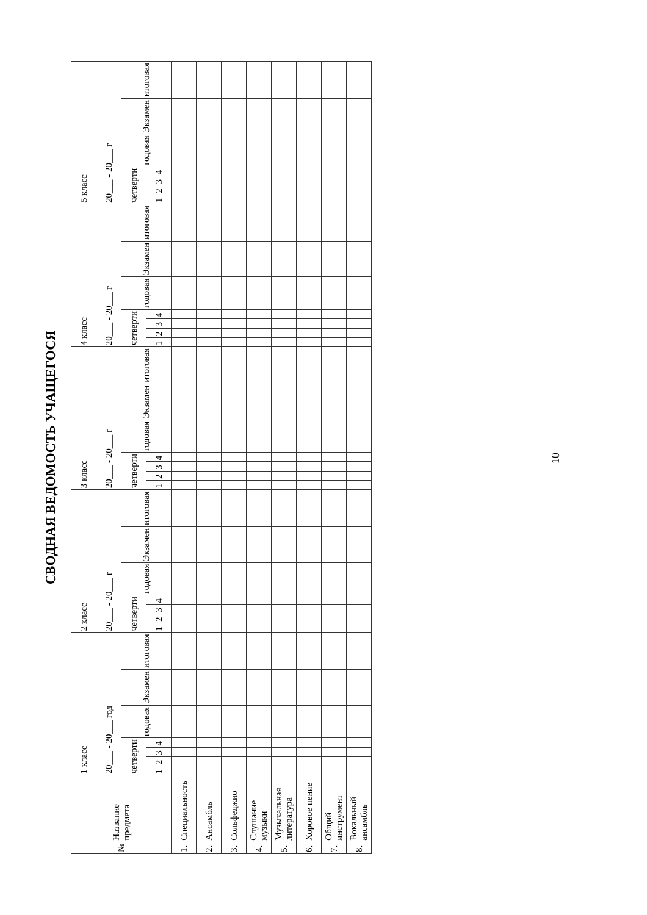СВОДНАЯ ВЕДОМОСТЬ УЧАЩЕГОСЯ
| № | Название предмета | 1 класс | | | | | | | 2 класс | | | | | | | 3 класс | | | | | | | 4 класс | | | | | | | 5 класс | | | | | | |
| --- | --- | --- | --- | --- | --- | --- | --- | --- | --- | --- | --- | --- | --- | --- | --- | --- | --- | --- | --- | --- | --- | --- | --- | --- | --- | --- | --- | --- | --- | --- | --- | --- | --- | --- | --- | --- |
| | | 20___ - 20___ год | | | | | | | 20___ - 20___ г | | | | | | | 20___ - 20___ г | | | | | | | 20___ - 20___ г | | | | | | | 20___ - 20___ г | | | | | | |
| | | четверти | | | | годовая | Экзамен | итоговая | четверти | | | | годовая | Экзамен | итоговая | четверти | | | | годовая | Экзамен | итоговая | четверти | | | | годовая | Экзамен | итоговая | четверти | | | | годовая | Экзамен | итоговая |
| | | 1 | 2 | 3 | 4 | | | | 1 | 2 | 3 | 4 | | | | 1 | 2 | 3 | 4 | | | | 1 | 2 | 3 | 4 | | | | 1 | 2 | 3 | 4 | | | |
| 1. | Специальность | | | | | | | | | | | | | | | | | | | | | | | | | | | | | | | | | | | |
| 2. | Ансамбль | | | | | | | | | | | | | | | | | | | | | | | | | | | | | | | | | | | |
| 3. | Сольфеджио | | | | | | | | | | | | | | | | | | | | | | | | | | | | | | | | | | | |
| 4. | Слушание музыки | | | | | | | | | | | | | | | | | | | | | | | | | | | | | | | | | | | |
| 5. | Музыкальная литература | | | | | | | | | | | | | | | | | | | | | | | | | | | | | | | | | | | |
| 6. | Хоровое пение | | | | | | | | | | | | | | | | | | | | | | | | | | | | | | | | | | | |
| 7. | Общий инструмент | | | | | | | | | | | | | | | | | | | | | | | | | | | | | | | | | | | |
| 8. | Вокальный ансамбль | | | | | | | | | | | | | | | | | | | | | | | | | | | | | | | | | | | |
10